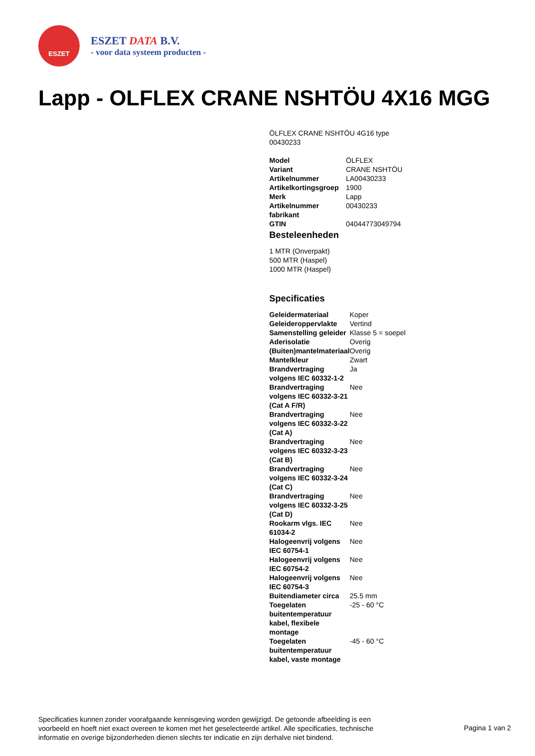ESZET
ESZET DATA B.V.
- voor data systeem producten -
Lapp - OLFLEX CRANE NSHTÖU 4X16 MGG
ÖLFLEX CRANE NSHTÖU 4G16 type
00430233
| Model | ÖLFLEX |
| Variant | CRANE NSHTÖU |
| Artikelnummer | LA00430233 |
| Artikelkortingsgroep | 1900 |
| Merk | Lapp |
| Artikelnummer fabrikant | 00430233 |
| GTIN | 04044773049794 |
Besteleenheden
1 MTR (Onverpakt)
500 MTR (Haspel)
1000 MTR (Haspel)
Specificaties
| Geleidermateriaal | Koper |
| Geleideroppervlakte | Vertind |
| Samenstelling geleider | Klasse 5 = soepel |
| Aderisolatie | Overig |
| (Buiten)mantelmateriaal | Overig |
| Mantelkleur | Zwart |
| Brandvertraging volgens IEC 60332-1-2 | Ja |
| Brandvertraging volgens IEC 60332-3-21 (Cat A F/R) | Nee |
| Brandvertraging volgens IEC 60332-3-22 (Cat A) | Nee |
| Brandvertraging volgens IEC 60332-3-23 (Cat B) | Nee |
| Brandvertraging volgens IEC 60332-3-24 (Cat C) | Nee |
| Brandvertraging volgens IEC 60332-3-25 (Cat D) | Nee |
| Rookarm vlgs. IEC 61034-2 | Nee |
| Halogeenvrij volgens IEC 60754-1 | Nee |
| Halogeenvrij volgens IEC 60754-2 | Nee |
| Halogeenvrij volgens IEC 60754-3 | Nee |
| Buitendiameter circa | 25.5 mm |
| Toegelaten buitentemperatuur kabel, flexibele montage | -25 - 60 °C |
| Toegelaten buitentemperatuur kabel, vaste montage | -45 - 60 °C |
Specificaties kunnen zonder voorafgaande kennisgeving worden gewijzigd. De getoonde afbeelding is een voorbeeld en hoeft niet exact overeen te komen met het geselecteerde artikel. Alle specificaties, technische informatie en overige bijzonderheden dienen slechts ter indicatie en zijn derhalve niet bindend.
Pagina 1 van 2